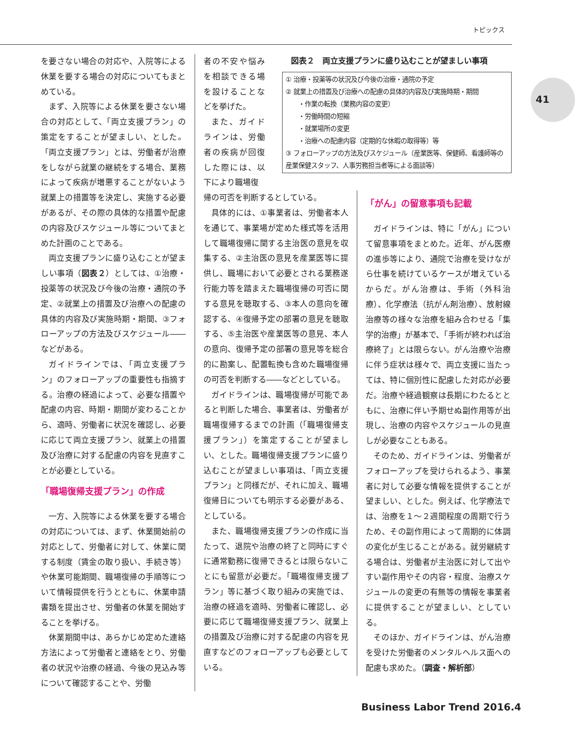トピックス
41
を要さない場合の対応や、入院等による休業を要する場合の対応についてもまとめている。
まず、入院等による休業を要さない場合の対応として、「両立支援プラン」の策定をすることが望ましい、とした。「両立支援プラン」とは、労働者が治療をしながら就業の継続をする場合、業務によって疾病が増悪することがないよう就業上の措置等を決定し、実施する必要があるが、その際の具体的な措置や配慮の内容及びスケジュール等についてまとめた計画のことである。
両立支援プランに盛り込むことが望ましい事項（図表２）としては、①治療・投薬等の状況及び今後の治療・通院の予定、②就業上の措置及び治療への配慮の具体的内容及び実施時期・期間、③フォローアップの方法及びスケジュール――などがある。
ガイドラインでは、「両立支援プラン」のフォローアップの重要性も指摘する。治療の経過によって、必要な措置や配慮の内容、時期・期間が変わることから、適時、労働者に状況を確認し、必要に応じて両立支援プラン、就業上の措置及び治療に対する配慮の内容を見直すことが必要としている。
「職場復帰支援プラン」の作成
一方、入院等による休業を要する場合の対応については、まず、休業開始前の対応として、労働者に対して、休業に関する制度（賃金の取り扱い、手続き等）や休業可能期間、職場復帰の手順等について情報提供を行うとともに、休業申請書類を提出させ、労働者の休業を開始することを挙げる。
休業期間中は、あらかじめ定めた連絡方法によって労働者と連絡をとり、労働者の状況や治療の経過、今後の見込み等について確認することや、労働
者の不安や悩みを相談できる場を設けることなどを挙げた。
また、ガイドラインは、労働者の疾病が回復した際には、以下により職場復
図表２　両立支援プランに盛り込むことが望ましい事項
① 治療・投薬等の状況及び今後の治療・通院の予定
② 就業上の措置及び治療への配慮の具体的内容及び実施時期・期間
　　・作業の転換（業務内容の変更）
　　・労働時間の短縮
　　・就業場所の変更
　　・治療への配慮内容（定期的な休暇の取得等）等
③ フォローアップの方法及びスケジュール（産業医等、保健師、看護師等の産業保健スタッフ、人事労務担当者等による面談等）
帰の可否を判断するとしている。
具体的には、①事業者は、労働者本人を通じて、事業場が定めた様式等を活用して職場復帰に関する主治医の意見を収集する、②主治医の意見を産業医等に提供し、職場において必要とされる業務遂行能力等を踏まえた職場復帰の可否に関する意見を聴取する、③本人の意向を確認する、④復帰予定の部署の意見を聴取する、⑤主治医や産業医等の意見、本人の意向、復帰予定の部署の意見等を総合的に勘案し、配置転換も含めた職場復帰の可否を判断する――などとしている。
ガイドラインは、職場復帰が可能であると判断した場合、事業者は、労働者が職場復帰するまでの計画（「職場復帰支援プラン」）を策定することが望ましい、とした。職場復帰支援プランに盛り込むことが望ましい事項は、「両立支援プラン」と同様だが、それに加え、職場復帰日についても明示する必要がある、としている。
また、職場復帰支援プランの作成に当たって、退院や治療の終了と同時にすぐに通常勤務に復帰できるとは限らないことにも留意が必要だ。「職場復帰支援プラン」等に基づく取り組みの実施では、治療の経過を適時、労働者に確認し、必要に応じて職場復帰支援プラン、就業上の措置及び治療に対する配慮の内容を見直すなどのフォローアップも必要としている。
「がん」の留意事項も記載
ガイドラインは、特に「がん」について留意事項をまとめた。近年、がん医療の進歩等により、通院で治療を受けながら仕事を続けているケースが増えているからだ。がん治療は、手術（外科治療）、化学療法（抗がん剤治療）、放射線治療等の様々な治療を組み合わせる「集学的治療」が基本で、「手術が終われば治療終了」とは限らない。がん治療や治療に伴う症状は様々で、両立支援に当たっては、特に個別性に配慮した対応が必要だ。治療や経過観察は長期にわたるとともに、治療に伴い予期せぬ副作用等が出現し、治療の内容やスケジュールの見直しが必要なこともある。
そのため、ガイドラインは、労働者がフォローアップを受けられるよう、事業者に対して必要な情報を提供することが望ましい、とした。例えば、化学療法では、治療を１～２週間程度の周期で行うため、その副作用によって周期的に体調の変化が生じることがある。就労継続する場合は、労働者が主治医に対して出やすい副作用やその内容・程度、治療スケジュールの変更の有無等の情報を事業者に提供することが望ましい、としている。
そのほか、ガイドラインは、がん治療を受けた労働者のメンタルヘルス面への配慮も求めた。（調査・解析部）
Business Labor Trend 2016.4